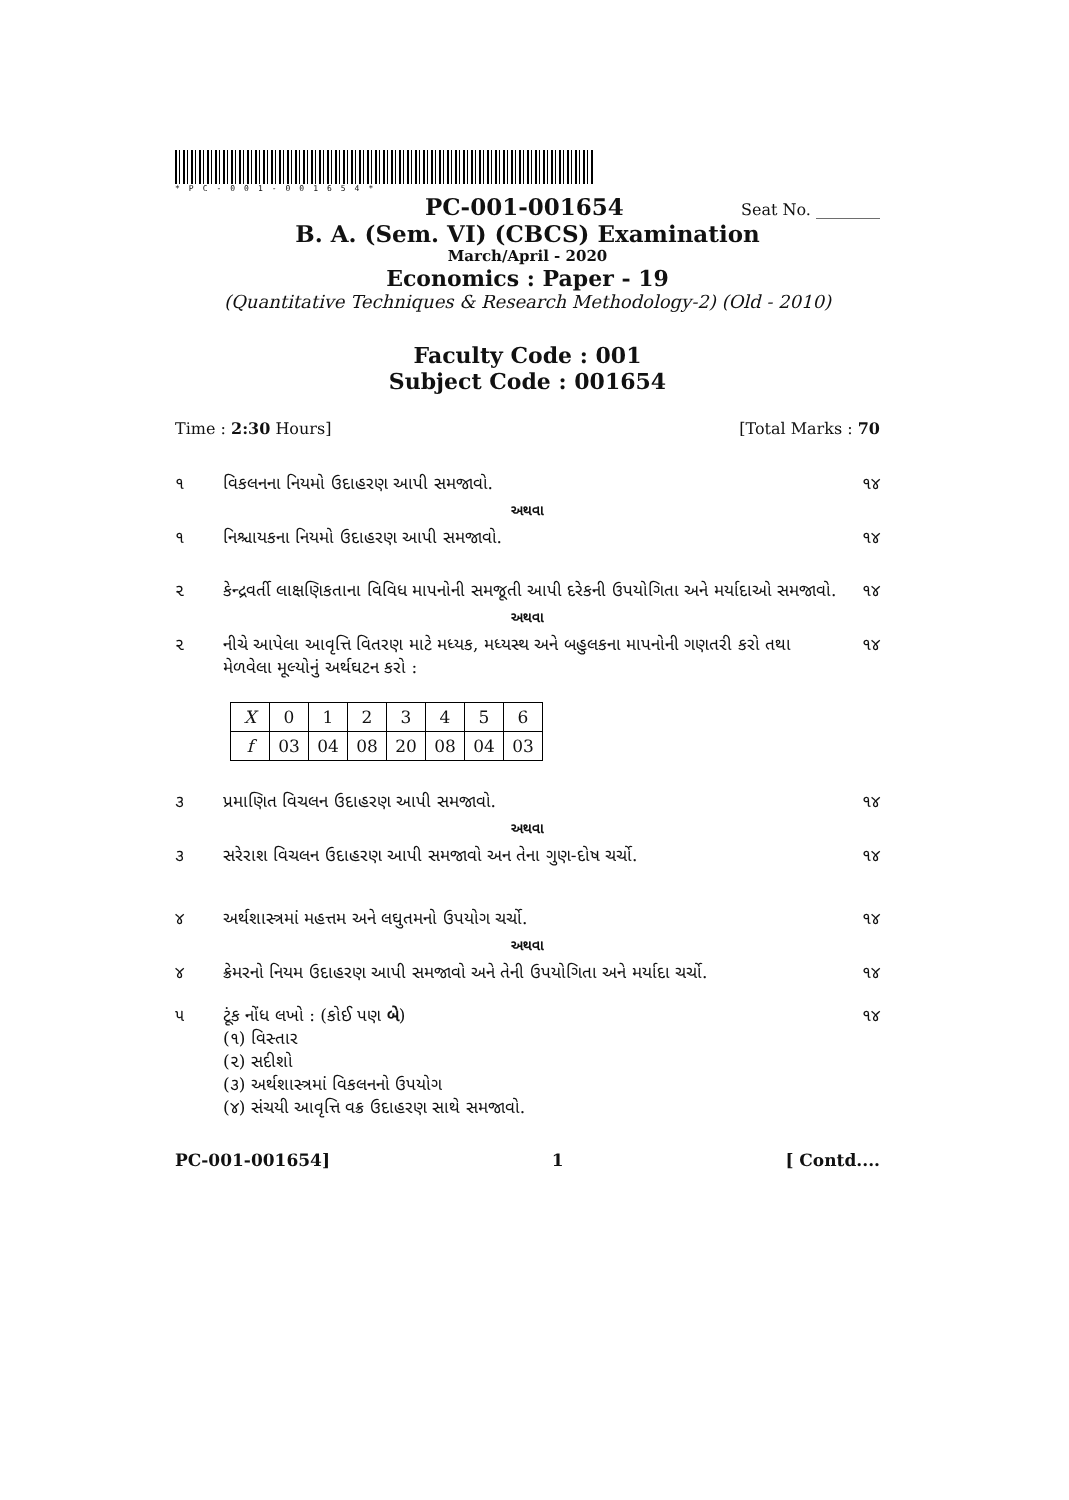*PC-001-001654*
PC-001-001654 Seat No. ________
B. A. (Sem. VI) (CBCS) Examination
March/April - 2020
Economics : Paper - 19
(Quantitative Techniques & Research Methodology-2) (Old - 2010)
Faculty Code : 001
Subject Code : 001654
Time : 2:30 Hours] [Total Marks : 70
૧ વિકલનના નિયમો ઉદાહરણ આપી સમજાવો. ૧૪
અથવા
૧ નિશ્ચાયકના નિયમો ઉદાહરણ આપી સમજાવો. ૧૪
૨ કેન્દ્રવર્તી લાક્ષણિકતાના વિવિધ માપનોની સમજૂતી આપી દરેકની ઉપયોગિતા અને મર્યાદાઓ સમજાવો. ૧૪
અથવા
૨ નીચે આપેલા આવૃત્તિ વિતરણ માટે મધ્યક, મધ્યસ્થ અને બહુલકના માપનોની ગણતરી કરો તથા મેળવેલા મૂલ્યોનું અર્થઘટન કરો : ૧૪
| X | 0 | 1 | 2 | 3 | 4 | 5 | 6 |
| f | 03 | 04 | 08 | 20 | 08 | 04 | 03 |
૩ પ્રમાણિત વિચલન ઉદાહરણ આપી સમજાવો. ૧૪
અથવા
૩ સરેરાશ વિચલન ઉદાહરણ આપી સમજાવો અન તેના ગુણ-દોષ ચર્ચો. ૧૪
૪ અર્થશાસ્ત્રમાં મહત્તમ અને લઘુતમનો ઉપયોગ ચર્ચો. ૧૪
અથવા
૪ ક્રેમરનો નિયમ ઉદાહરણ આપી સમજાવો અને તેની ઉપયોગિતા અને મર્યાદા ચર્ચો. ૧૪
૫ ટૂંક નોંધ લખો : (કોઈ પણ બે)
(૧) વિસ્તાર
(૨) સદીશો
(૩) અર્થશાસ્ત્રમાં વિકલનનો ઉપયોગ
(૪) સંચયી આવૃત્તિ વક્ર ઉદાહરણ સાથે સમજાવો. ૧૪
PC-001-001654] 1 [ Contd....